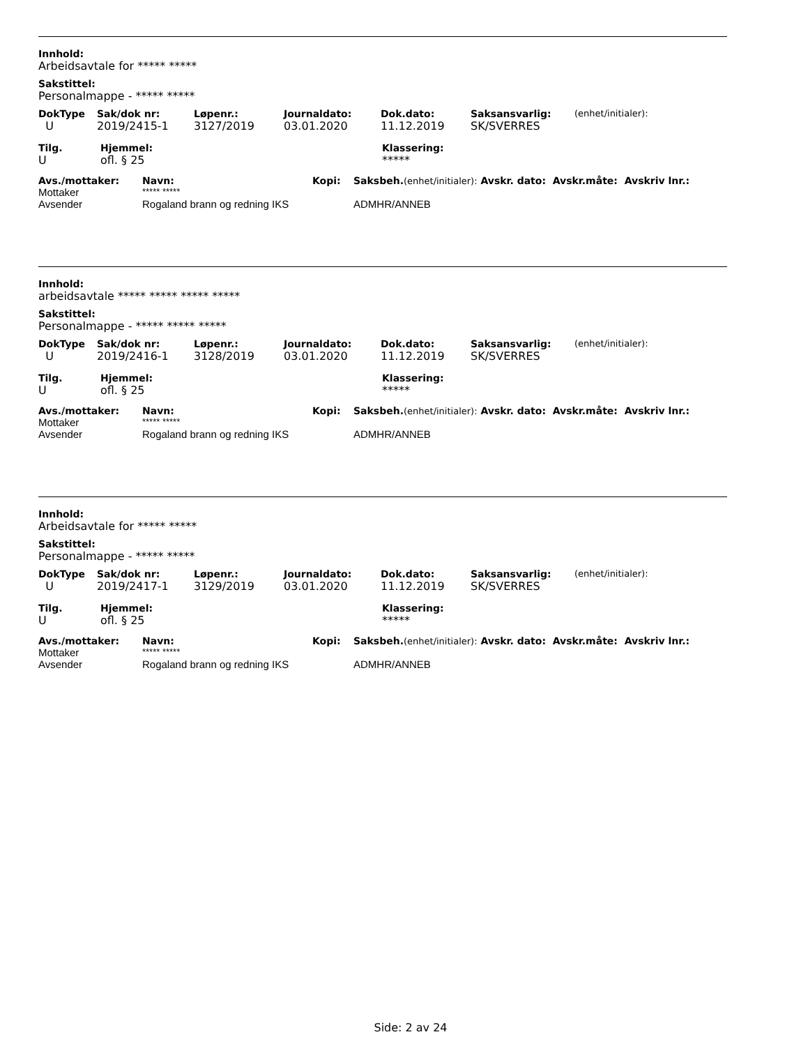Innhold:
Arbeidsavtale for ***** *****
Sakstittel:
Personalmappe - ***** *****
| DokType | Sak/dok nr: | Løpenr.: | Journaldato: | Dok.dato: | Saksansvarlig: | (enhet/initialer): |
| U | 2019/2415-1 | 3127/2019 | 03.01.2020 | 11.12.2019 | SK/SVERRES | |
| Tilg. | Hjemmel: | Klassering: |
| U | ofl. § 25 | ***** |
| Avs./mottaker: | Navn: | Kopi: | Saksbeh. (enhet/initialer): Avskr. dato: Avskr.måte: Avskriv lnr.: |
| Mottaker | ***** ***** | | |
| Avsender | Rogaland brann og redning IKS | | ADMHR/ANNEB |
Innhold:
arbeidsavtale ***** ***** ***** *****
Sakstittel:
Personalmappe - ***** ***** *****
| DokType | Sak/dok nr: | Løpenr.: | Journaldato: | Dok.dato: | Saksansvarlig: | (enhet/initialer): |
| U | 2019/2416-1 | 3128/2019 | 03.01.2020 | 11.12.2019 | SK/SVERRES | |
| Tilg. | Hjemmel: | Klassering: |
| U | ofl. § 25 | ***** |
| Avs./mottaker: | Navn: | Kopi: | Saksbeh. (enhet/initialer): Avskr. dato: Avskr.måte: Avskriv lnr.: |
| Mottaker | ***** ***** | | |
| Avsender | Rogaland brann og redning IKS | | ADMHR/ANNEB |
Innhold:
Arbeidsavtale for ***** *****
Sakstittel:
Personalmappe - ***** *****
| DokType | Sak/dok nr: | Løpenr.: | Journaldato: | Dok.dato: | Saksansvarlig: | (enhet/initialer): |
| U | 2019/2417-1 | 3129/2019 | 03.01.2020 | 11.12.2019 | SK/SVERRES | |
| Tilg. | Hjemmel: | Klassering: |
| U | ofl. § 25 | ***** |
| Avs./mottaker: | Navn: | Kopi: | Saksbeh. (enhet/initialer): Avskr. dato: Avskr.måte: Avskriv lnr.: |
| Mottaker | ***** ***** | | |
| Avsender | Rogaland brann og redning IKS | | ADMHR/ANNEB |
Side: 2 av 24